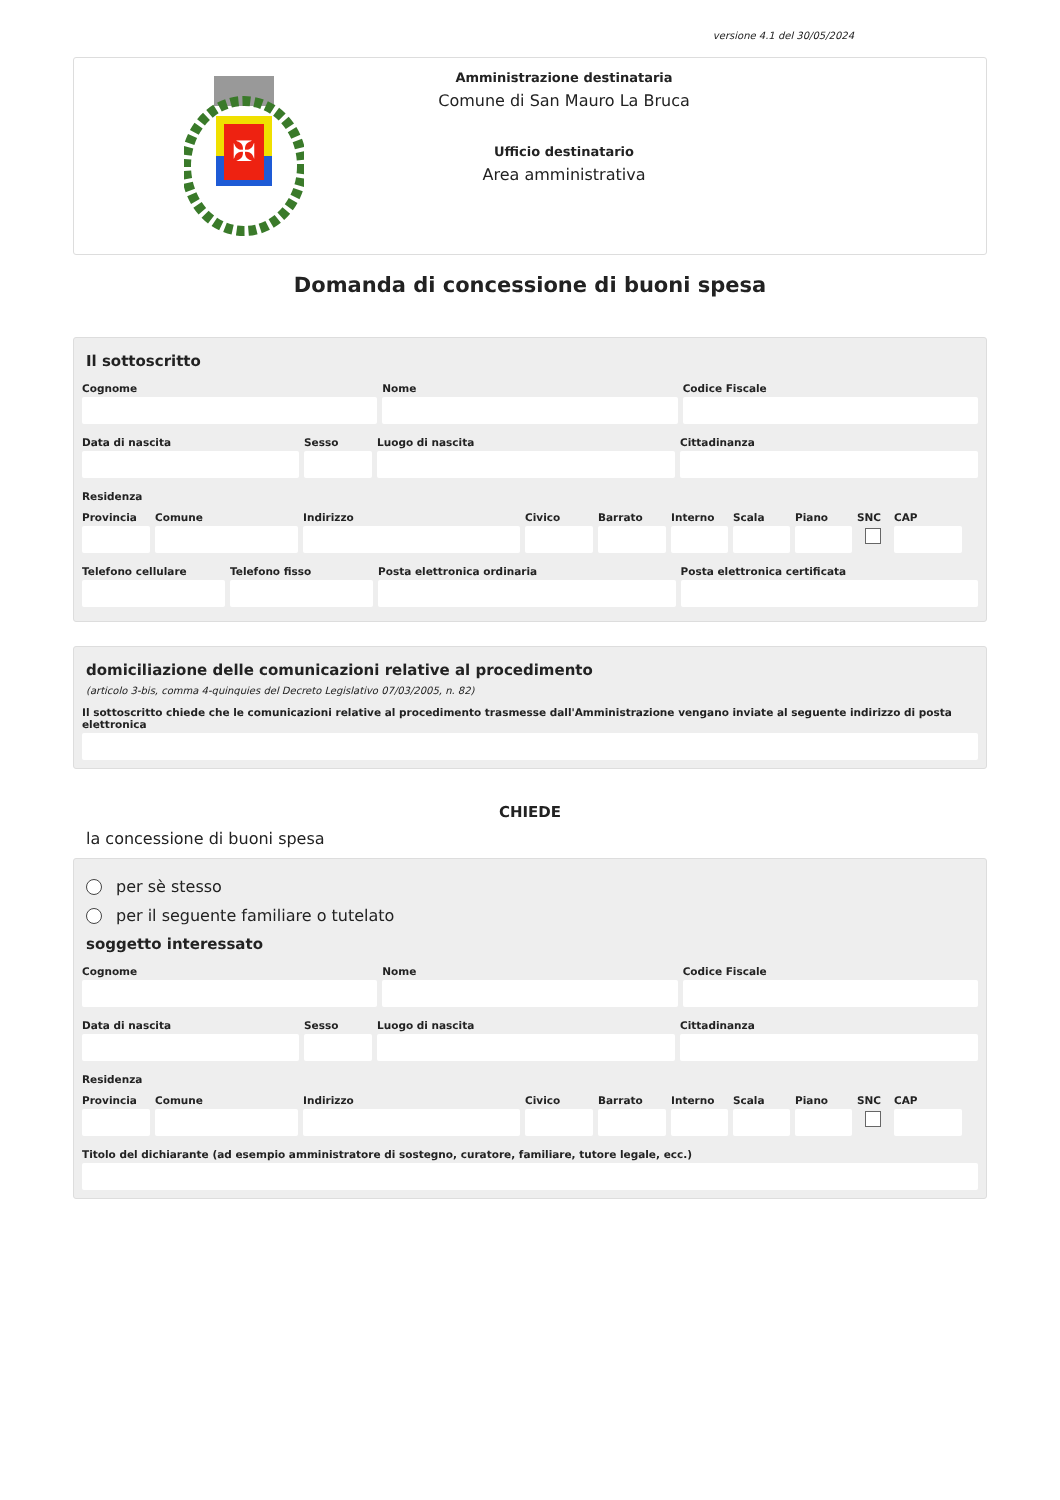versione 4.1 del 30/05/2024
✠
Amministrazione destinataria
Comune di San Mauro La Bruca
Ufficio destinatario
Area amministrativa
Domanda di concessione di buoni spesa
Il sottoscritto
Cognome Nome Codice Fiscale
Data di nascita Sesso Luogo di nascita Cittadinanza
Residenza
Provincia
Comune Indirizzo Civico Barrato Interno
Scala Piano SNC CAP
Telefono cellulare
Telefono fisso Posta elettronica ordinaria Posta elettronica certificata
domiciliazione delle comunicazioni relative al procedimento
(articolo 3-bis, comma 4-quinquies del Decreto Legislativo 07/03/2005, n. 82)
Il sottoscritto chiede che le comunicazioni relative al procedimento trasmesse dall'Amministrazione vengano inviate al seguente indirizzo di posta elettronica
CHIEDE
la concessione di buoni spesa
per sè stesso
per il seguente familiare o tutelato
soggetto interessato
Cognome Nome Codice Fiscale
Data di nascita Sesso Luogo di nascita Cittadinanza
Residenza
Provincia
Comune Indirizzo Civico Barrato Interno
Scala Piano SNC CAP
Titolo del dichiarante (ad esempio amministratore di sostegno, curatore, familiare, tutore legale, ecc.)